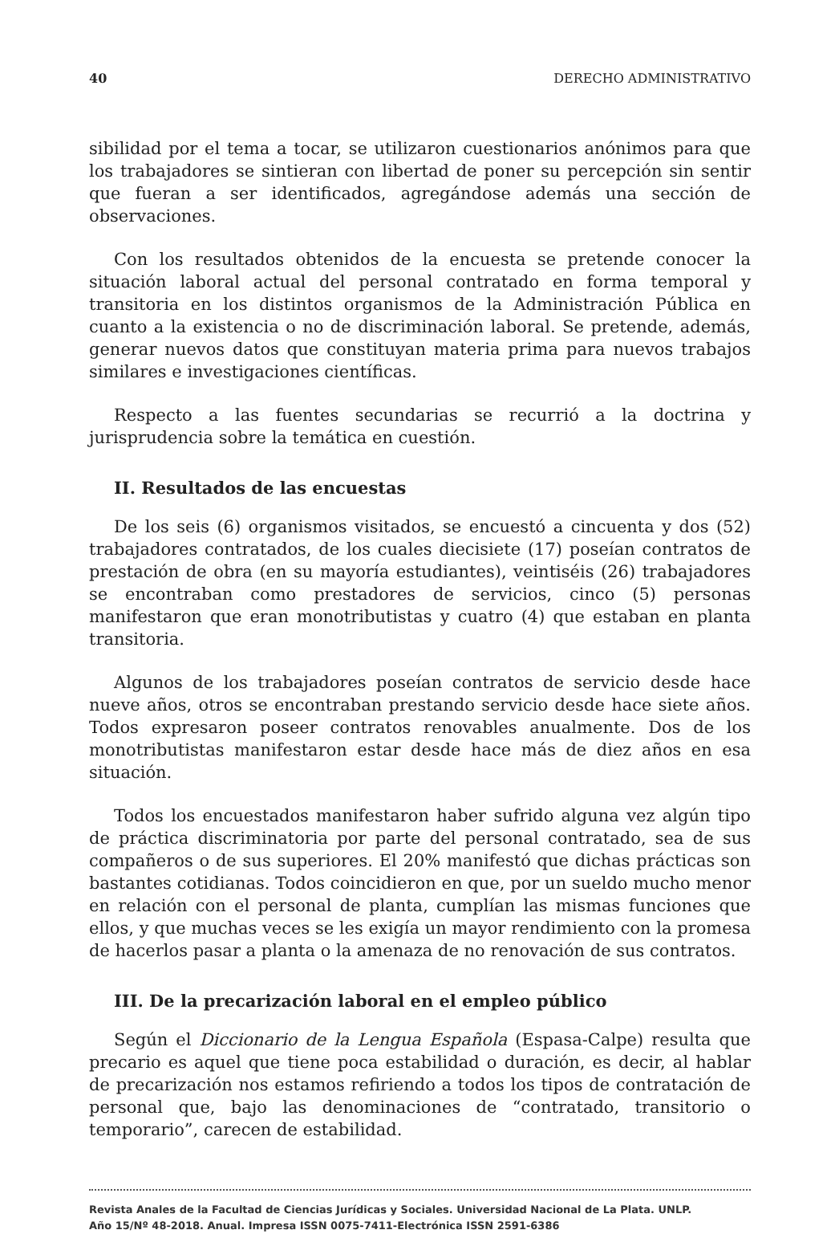40 DERECHO ADMINISTRATIVO
sibilidad por el tema a tocar, se utilizaron cuestionarios anónimos para que los trabajadores se sintieran con libertad de poner su percepción sin sentir que fueran a ser identificados, agregándose además una sección de observaciones.
Con los resultados obtenidos de la encuesta se pretende conocer la situación laboral actual del personal contratado en forma temporal y transitoria en los distintos organismos de la Administración Pública en cuanto a la existencia o no de discriminación laboral. Se pretende, además, generar nuevos datos que constituyan materia prima para nuevos trabajos similares e investigaciones científicas.
Respecto a las fuentes secundarias se recurrió a la doctrina y jurisprudencia sobre la temática en cuestión.
II. Resultados de las encuestas
De los seis (6) organismos visitados, se encuestó a cincuenta y dos (52) trabajadores contratados, de los cuales diecisiete (17) poseían contratos de prestación de obra (en su mayoría estudiantes), veintiséis (26) trabajadores se encontraban como prestadores de servicios, cinco (5) personas manifestaron que eran monotributistas y cuatro (4) que estaban en planta transitoria.
Algunos de los trabajadores poseían contratos de servicio desde hace nueve años, otros se encontraban prestando servicio desde hace siete años. Todos expresaron poseer contratos renovables anualmente. Dos de los monotributistas manifestaron estar desde hace más de diez años en esa situación.
Todos los encuestados manifestaron haber sufrido alguna vez algún tipo de práctica discriminatoria por parte del personal contratado, sea de sus compañeros o de sus superiores. El 20% manifestó que dichas prácticas son bastantes cotidianas. Todos coincidieron en que, por un sueldo mucho menor en relación con el personal de planta, cumplían las mismas funciones que ellos, y que muchas veces se les exigía un mayor rendimiento con la promesa de hacerlos pasar a planta o la amenaza de no renovación de sus contratos.
III. De la precarización laboral en el empleo público
Según el Diccionario de la Lengua Española (Espasa-Calpe) resulta que precario es aquel que tiene poca estabilidad o duración, es decir, al hablar de precarización nos estamos refiriendo a todos los tipos de contratación de personal que, bajo las denominaciones de “contratado, transitorio o temporario”, carecen de estabilidad.
Revista Anales de la Facultad de Ciencias Jurídicas y Sociales. Universidad Nacional de La Plata. UNLP.
Año 15/Nº 48-2018. Anual. Impresa ISSN 0075-7411-Electrónica ISSN 2591-6386